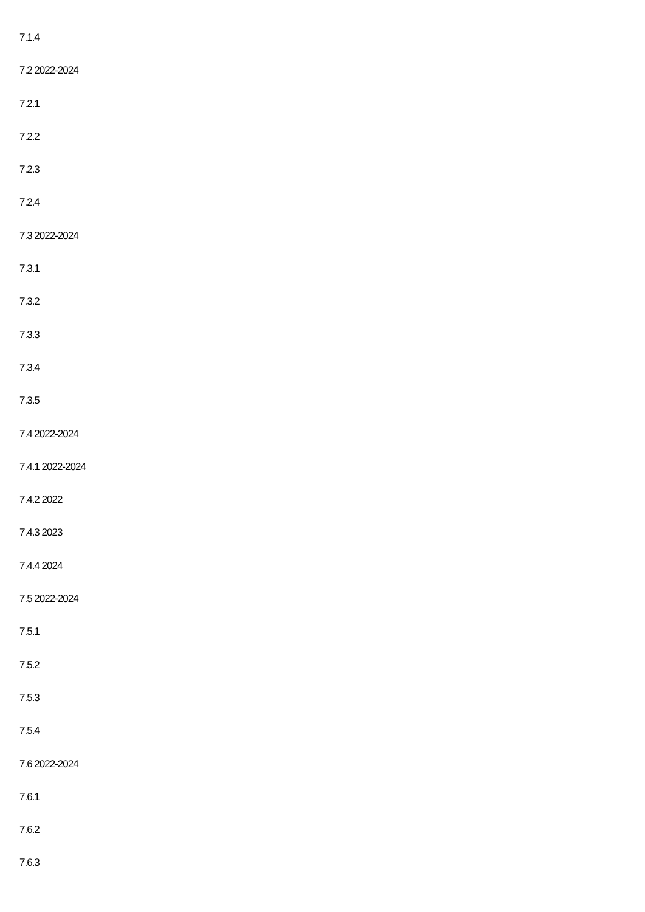7.1.4
7.2 2022-2024
7.2.1
7.2.2
7.2.3
7.2.4
7.3 2022-2024
7.3.1
7.3.2
7.3.3
7.3.4
7.3.5
7.4 2022-2024
7.4.1 2022-2024
7.4.2 2022
7.4.3 2023
7.4.4 2024
7.5 2022-2024
7.5.1
7.5.2
7.5.3
7.5.4
7.6 2022-2024
7.6.1
7.6.2
7.6.3